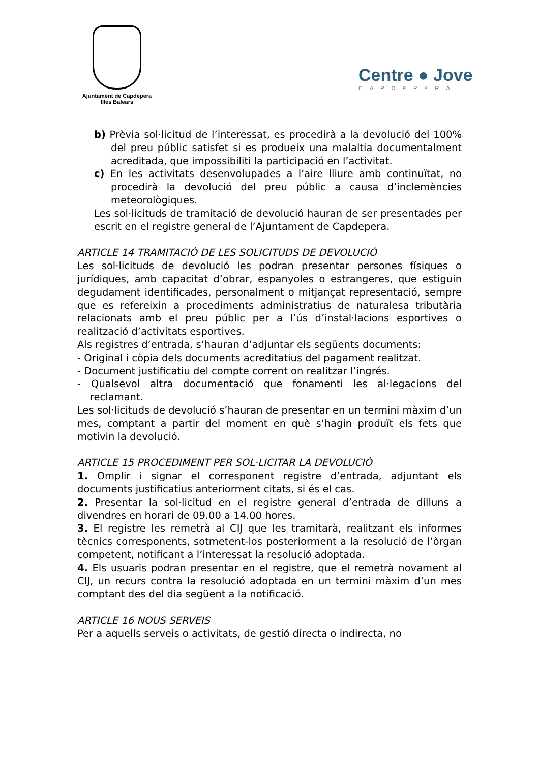Ajuntament de Capdepera
Illes Balears
Centre ● Jove
CAPDEPERA
b) Prèvia sol·licitud de l’interessat, es procedirà a la devolució del 100% del preu públic satisfet si es produeix una malaltia documentalment acreditada, que impossibiliti la participació en l’activitat.
c) En les activitats desenvolupades a l’aire lliure amb continuïtat, no procedirà la devolució del preu públic a causa d’inclemències meteorològiques.
Les sol·licituds de tramitació de devolució hauran de ser presentades per escrit en el registre general de l’Ajuntament de Capdepera.
ARTICLE 14 TRAMITACIÓ DE LES SOLICITUDS DE DEVOLUCIÓ
Les sol·licituds de devolució les podran presentar persones físiques o jurídiques, amb capacitat d’obrar, espanyoles o estrangeres, que estiguin degudament identificades, personalment o mitjançat representació, sempre que es refereixin a procediments administratius de naturalesa tributària relacionats amb el preu públic per a l’ús d’instal·lacions esportives o realització d’activitats esportives.
Als registres d’entrada, s’hauran d’adjuntar els següents documents:
- Original i còpia dels documents acreditatius del pagament realitzat.
- Document justificatiu del compte corrent on realitzar l’ingrés.
- Qualsevol altra documentació que fonamenti les al·legacions del reclamant.
Les sol·licituds de devolució s’hauran de presentar en un termini màxim d’un mes, comptant a partir del moment en què s’hagin produït els fets que motivin la devolució.
ARTICLE 15 PROCEDIMENT PER SOL·LICITAR LA DEVOLUCIÓ
1. Omplir i signar el corresponent registre d’entrada, adjuntant els documents justificatius anteriorment citats, si és el cas.
2. Presentar la sol·licitud en el registre general d’entrada de dilluns a divendres en horari de 09.00 a 14.00 hores.
3. El registre les remetrà al CIJ que les tramitarà, realitzant els informes tècnics corresponents, sotmetent-los posteriorment a la resolució de l’òrgan competent, notificant a l’interessat la resolució adoptada.
4. Els usuaris podran presentar en el registre, que el remetrà novament al CIJ, un recurs contra la resolució adoptada en un termini màxim d’un mes comptant des del dia següent a la notificació.
ARTICLE 16 NOUS SERVEIS
Per a aquells serveis o activitats, de gestió directa o indirecta, no